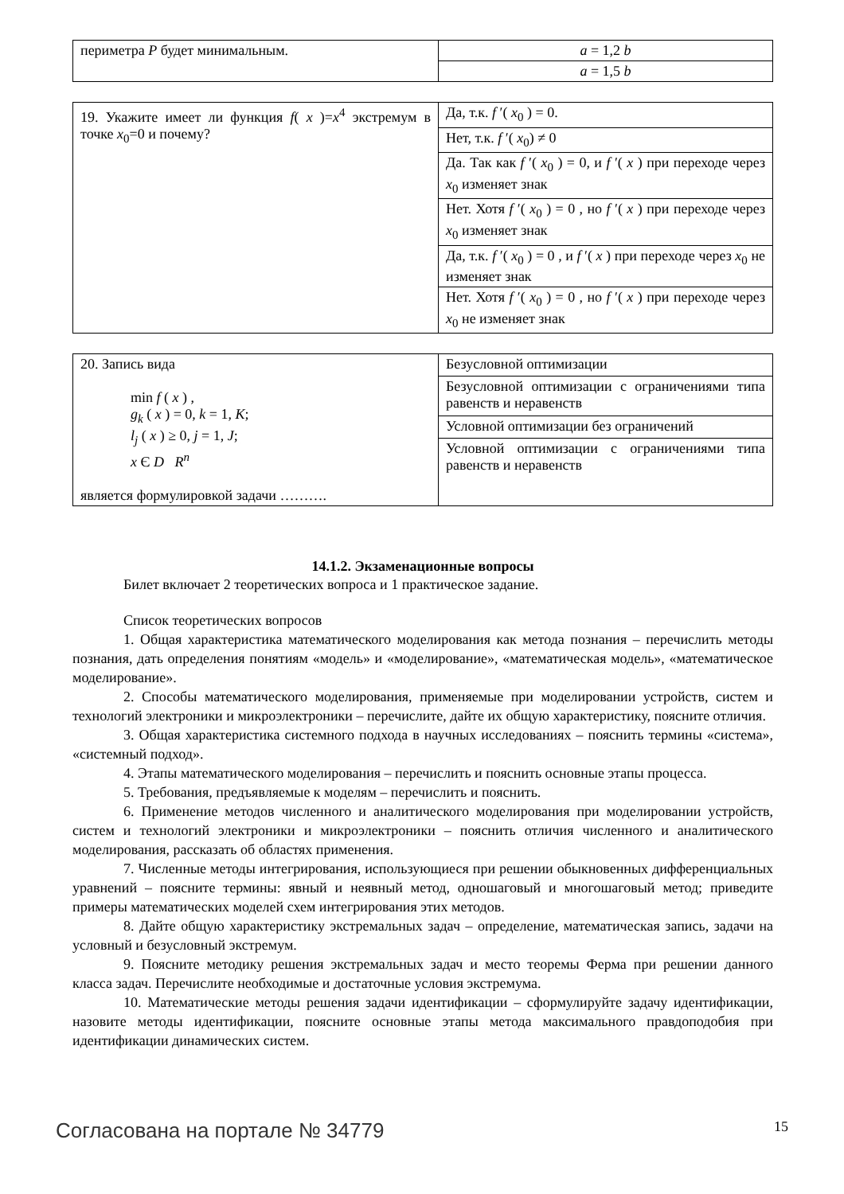| периметра P будет минимальным. | a = 1,2 b |
| | a = 1,5 b |
| 19. Укажите имеет ли функция f ( x )= x<sup>4</sup> экстремум в точке x<sub>0</sub>=0 и почему? | Да, т.к. f ′( x<sub>0</sub> ) = 0. |
| | Нет, т.к. f ′( x<sub>0</sub>) ≠ 0 |
| | Да. Так как f ′( x<sub>0</sub> ) = 0, и f ′( x ) при переходе через x<sub>0</sub> изменяет знак |
| | Нет. Хотя f ′( x<sub>0</sub> ) = 0 , но f ′( x ) при переходе через x<sub>0</sub> изменяет знак |
| | Да, т.к. f ′( x<sub>0</sub> ) = 0 , и f ′( x ) при переходе через x<sub>0</sub> не изменяет знак |
| | Нет. Хотя f ′( x<sub>0</sub> ) = 0 , но f ′( x ) при переходе через x<sub>0</sub> не изменяет знак |
| 20. Запись вида min f ( x ) , g<sub>k</sub> ( x ) = 0, k = 1, K ; l<sub>j</sub> ( x ) ≥ 0, j = 1, J ; x Є D R<sup>n</sup> является формулировкой задачи ………. | Безусловной оптимизации |
| | Безусловной оптимизации с ограничениями типа равенств и неравенств |
| | Условной оптимизации без ограничений |
| | Условной оптимизации с ограничениями типа равенств и неравенств |
14.1.2. Экзаменационные вопросы
Билет включает 2 теоретических вопроса и 1 практическое задание.
Список теоретических вопросов
1. Общая характеристика математического моделирования как метода познания – перечислить методы познания, дать определения понятиям «модель» и «моделирование», «математическая модель», «математическое моделирование».
2. Способы математического моделирования, применяемые при моделировании устройств, систем и технологий электроники и микроэлектроники – перечислите, дайте их общую характеристику, поясните отличия.
3. Общая характеристика системного подхода в научных исследованиях – пояснить термины «система», «системный подход».
4. Этапы математического моделирования – перечислить и пояснить основные этапы процесса.
5. Требования, предъявляемые к моделям – перечислить и пояснить.
6. Применение методов численного и аналитического моделирования при моделировании устройств, систем и технологий электроники и микроэлектроники – пояснить отличия численного и аналитического моделирования, рассказать об областях применения.
7. Численные методы интегрирования, использующиеся при решении обыкновенных дифференциальных уравнений – поясните термины: явный и неявный метод, одношаговый и многошаговый метод; приведите примеры математических моделей схем интегрирования этих методов.
8. Дайте общую характеристику экстремальных задач – определение, математическая запись, задачи на условный и безусловный экстремум.
9. Поясните методику решения экстремальных задач и место теоремы Ферма при решении данного класса задач. Перечислите необходимые и достаточные условия экстремума.
10. Математические методы решения задачи идентификации – сформулируйте задачу идентификации, назовите методы идентификации, поясните основные этапы метода максимального правдоподобия при идентификации динамических систем.
Согласована на портале № 34779 15